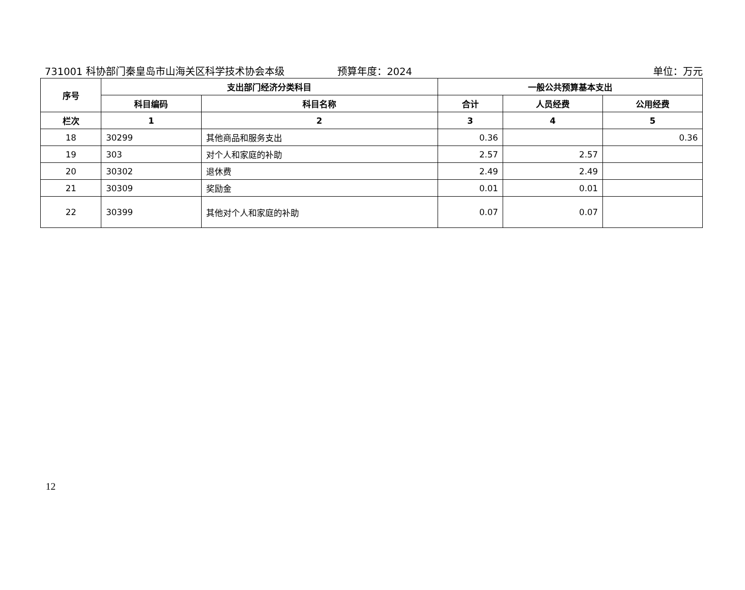731001 科协部门秦皇岛市山海关区科学技术协会本级
预算年度：2024 单位：万元
| 序号 | 支出部门经济分类科目 | | 一般公共预算基本支出 | | |
| --- | --- | --- | --- | --- | --- |
| | 科目编码 | 科目名称 | 合计 | 人员经费 | 公用经费 |
| 栏次 | 1 | 2 | 3 | 4 | 5 |
| 18 | 30299 | 其他商品和服务支出 | 0.36 | | 0.36 |
| 19 | 303 | 对个人和家庭的补助 | 2.57 | 2.57 | |
| 20 | 30302 | 退休费 | 2.49 | 2.49 | |
| 21 | 30309 | 奖励金 | 0.01 | 0.01 | |
| 22 | 30399 | 其他对个人和家庭的补助 | 0.07 | 0.07 | |
12